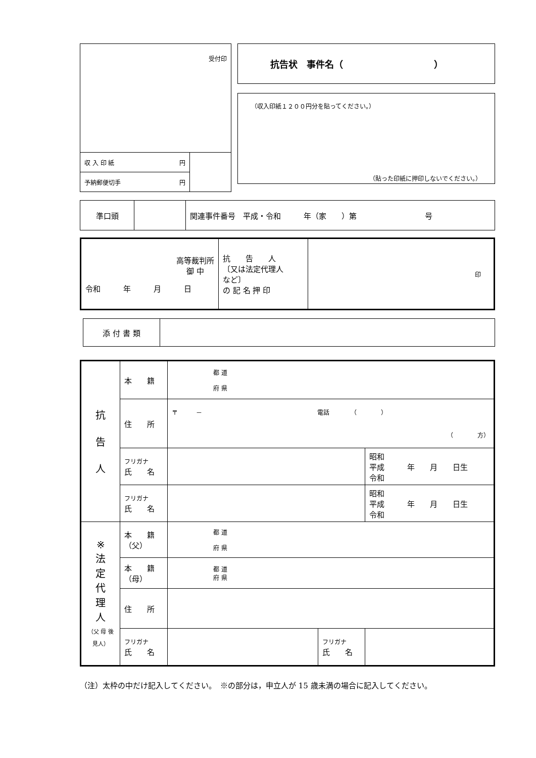| 受付印 | |
| 収 入 印 紙 円 | |
| 予納郵便切手 円 | |
抗告状　事件名（　　　　　　　　　　）
（収入印紙１２００円分を貼ってください。）
（貼った印紙に押印しないでください。）
| 準口頭 | | 関連事件番号 平成・令和 年（家 ）第 号 |
| 高等裁判所 御 中 令和 年 月 日 | 抗 告 人 〔又は法定代理人 など〕 の 記 名 押 印 | 印 |
| 添 付 書 類 | |
| 抗 告 人 | 本 籍 | 都 道 府 県 | | |
| | 住 所 | 〒 － 電話 （ ） （ 方） | | |
| | フリガナ 氏 名 | | | 昭和 平成 年 月 日生 令和 |
| | フリガナ 氏 名 | | | 昭和 平成 年 月 日生 令和 |
| ※ 法 定 代 理 人 （父 母 後見人） | 本 籍 （父） | 都 道 府 県 | | |
| | 本 籍 （母） | 都 道 府 県 | | |
| | 住 所 | | | |
| | フリガナ 氏 名 | | フリガナ 氏 名 | |
（注）太枠の中だけ記入してください。　※の部分は，申立人が 15 歳未満の場合に記入してください。